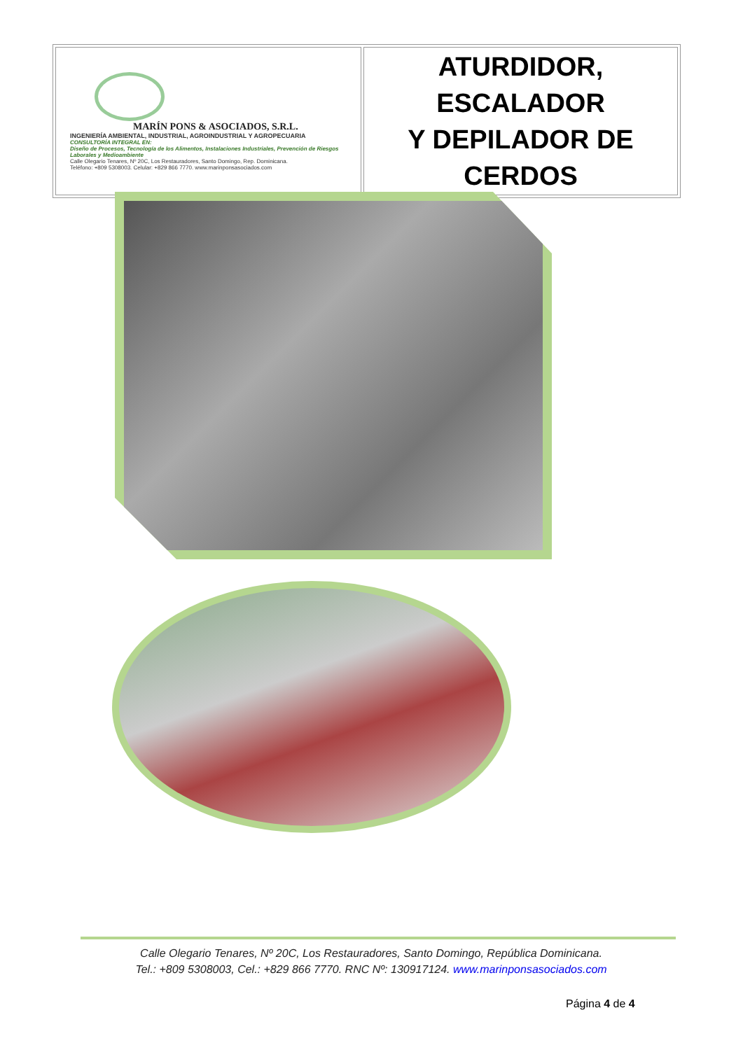| MARÍN PONS & ASOCIADOS, S.R.L. INGENIERÍA AMBIENTAL, INDUSTRIAL, AGROINDUSTRIAL Y AGROPECUARIA CONSULTORÍA INTEGRAL EN: Diseño de Procesos, Tecnología de los Alimentos, Instalaciones Industriales, Prevención de Riesgos Laborales y Medioambiente Calle Olegario Tenares, Nº 20C, Los Restauradores, Santo Domingo, Rep. Dominicana. Teléfono: +809 5308003. Celular: +829 866 7770. www.marinponsasociados.com | ATURDIDOR, ESCALADOR Y DEPILADOR DE CERDOS |
Calle Olegario Tenares, Nº 20C, Los Restauradores, Santo Domingo, República Dominicana.
Tel.: +809 5308003, Cel.: +829 866 7770. RNC Nº: 130917124. www.marinponsasociados.com
Página 4 de 4